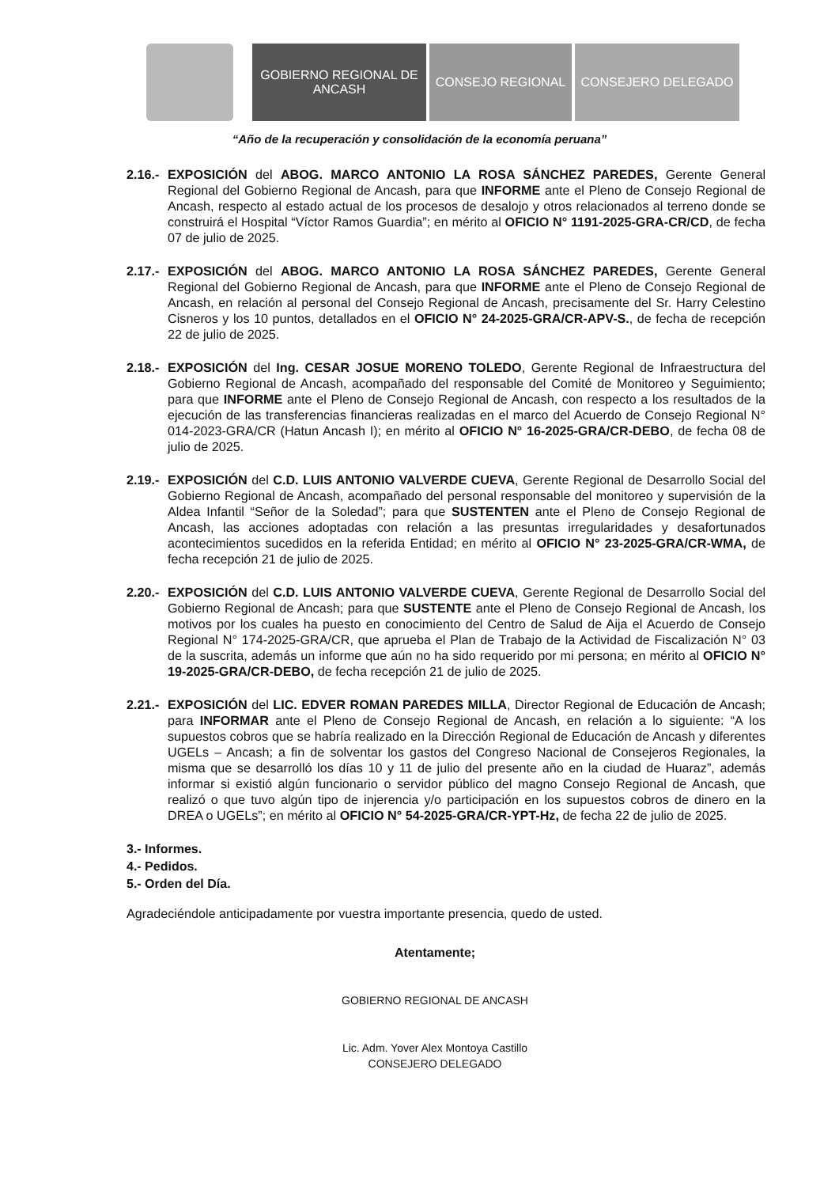GOBIERNO REGIONAL DE
ANCASH
CONSEJO REGIONAL CONSEJERO DELEGADO
“Año de la recuperación y consolidación de la economía peruana”
2.16.-
EXPOSICIÓN del ABOG. MARCO ANTONIO LA ROSA SÁNCHEZ PAREDES, Gerente General Regional del Gobierno Regional de Ancash, para que INFORME ante el Pleno de Consejo Regional de Ancash, respecto al estado actual de los procesos de desalojo y otros relacionados al terreno donde se construirá el Hospital “Víctor Ramos Guardia”; en mérito al OFICIO N° 1191-2025-GRA-CR/CD, de fecha 07 de julio de 2025.
2.17.-
EXPOSICIÓN del ABOG. MARCO ANTONIO LA ROSA SÁNCHEZ PAREDES, Gerente General Regional del Gobierno Regional de Ancash, para que INFORME ante el Pleno de Consejo Regional de Ancash, en relación al personal del Consejo Regional de Ancash, precisamente del Sr. Harry Celestino Cisneros y los 10 puntos, detallados en el OFICIO N° 24-2025-GRA/CR-APV-S., de fecha de recepción 22 de julio de 2025.
2.18.-
EXPOSICIÓN del Ing. CESAR JOSUE MORENO TOLEDO, Gerente Regional de Infraestructura del Gobierno Regional de Ancash, acompañado del responsable del Comité de Monitoreo y Seguimiento; para que INFORME ante el Pleno de Consejo Regional de Ancash, con respecto a los resultados de la ejecución de las transferencias financieras realizadas en el marco del Acuerdo de Consejo Regional N° 014-2023-GRA/CR (Hatun Ancash I); en mérito al OFICIO N° 16-2025-GRA/CR-DEBO, de fecha 08 de julio de 2025.
2.19.-
EXPOSICIÓN del C.D. LUIS ANTONIO VALVERDE CUEVA, Gerente Regional de Desarrollo Social del Gobierno Regional de Ancash, acompañado del personal responsable del monitoreo y supervisión de la Aldea Infantil “Señor de la Soledad”; para que SUSTENTEN ante el Pleno de Consejo Regional de Ancash, las acciones adoptadas con relación a las presuntas irregularidades y desafortunados acontecimientos sucedidos en la referida Entidad; en mérito al OFICIO N° 23-2025-GRA/CR-WMA, de fecha recepción 21 de julio de 2025.
2.20.-
EXPOSICIÓN del C.D. LUIS ANTONIO VALVERDE CUEVA, Gerente Regional de Desarrollo Social del Gobierno Regional de Ancash; para que SUSTENTE ante el Pleno de Consejo Regional de Ancash, los motivos por los cuales ha puesto en conocimiento del Centro de Salud de Aija el Acuerdo de Consejo Regional N° 174-2025-GRA/CR, que aprueba el Plan de Trabajo de la Actividad de Fiscalización N° 03 de la suscrita, además un informe que aún no ha sido requerido por mi persona; en mérito al OFICIO N° 19-2025-GRA/CR-DEBO, de fecha recepción 21 de julio de 2025.
2.21.-
EXPOSICIÓN del LIC. EDVER ROMAN PAREDES MILLA, Director Regional de Educación de Ancash; para INFORMAR ante el Pleno de Consejo Regional de Ancash, en relación a lo siguiente: “A los supuestos cobros que se habría realizado en la Dirección Regional de Educación de Ancash y diferentes UGELs – Ancash; a fin de solventar los gastos del Congreso Nacional de Consejeros Regionales, la misma que se desarrolló los días 10 y 11 de julio del presente año en la ciudad de Huaraz”, además informar si existió algún funcionario o servidor público del magno Consejo Regional de Ancash, que realizó o que tuvo algún tipo de injerencia y/o participación en los supuestos cobros de dinero en la DREA o UGELs”; en mérito al OFICIO N° 54-2025-GRA/CR-YPT-Hz, de fecha 22 de julio de 2025.
3.- Informes.
4.- Pedidos.
5.- Orden del Día.
Agradeciéndole anticipadamente por vuestra importante presencia, quedo de usted.
Atentamente;
GOBIERNO REGIONAL DE ANCASH
Lic. Adm. Yover Alex Montoya Castillo
CONSEJERO DELEGADO